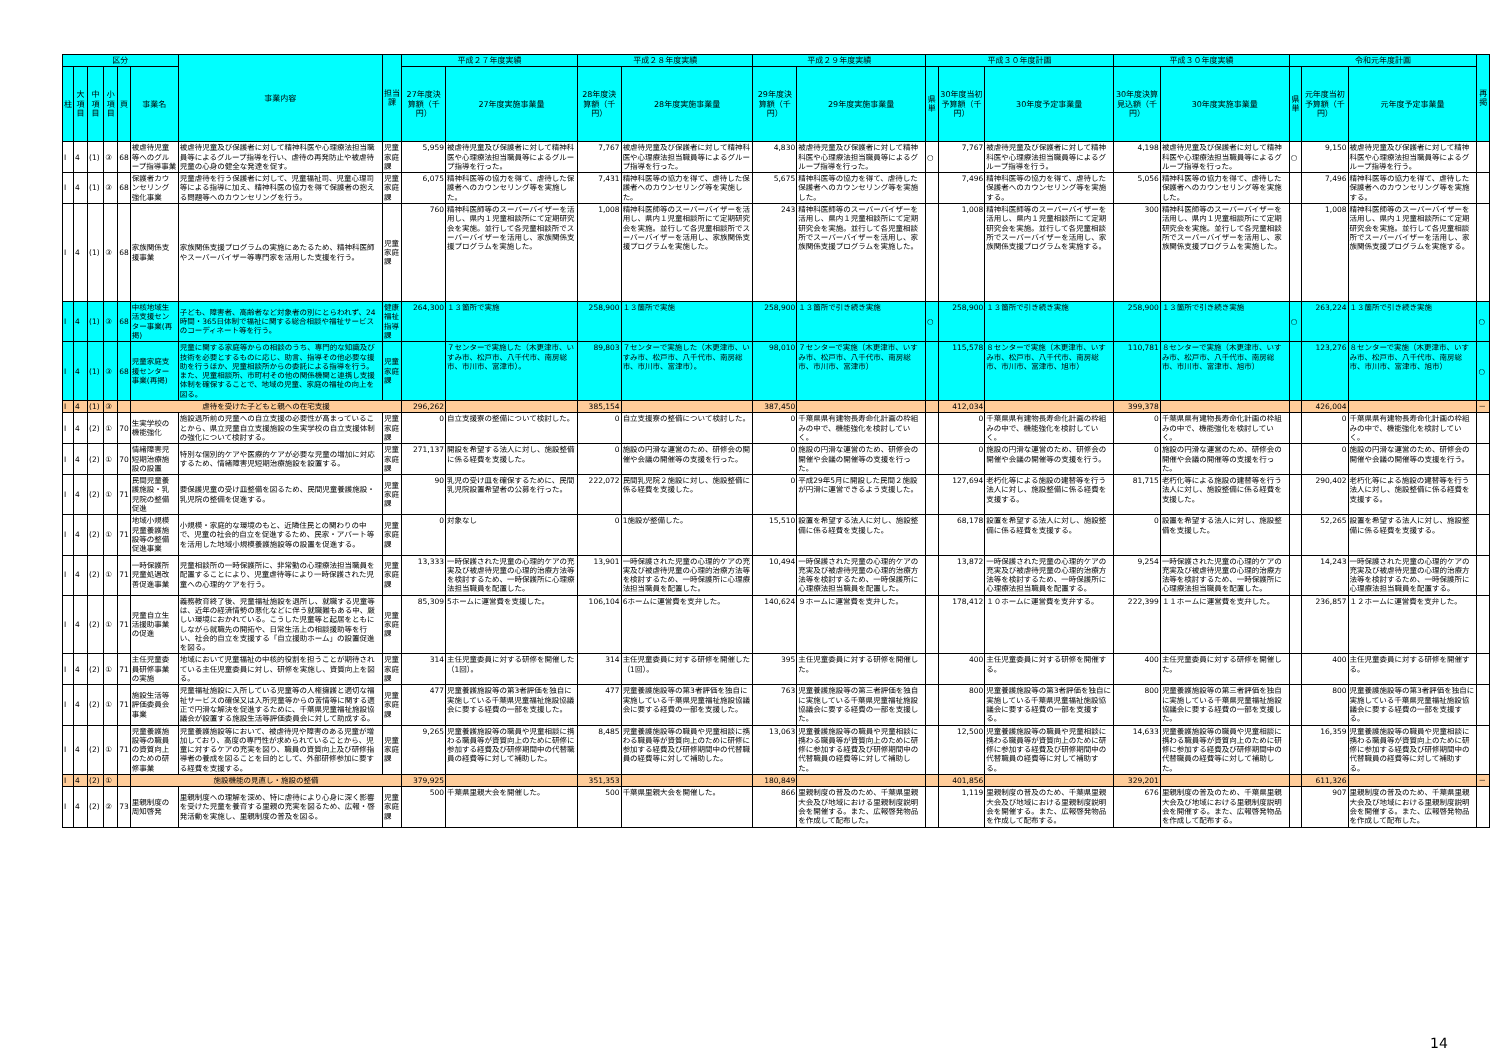| 区分 | | | | | | 事業内容 | 担当課 | 平成２７年度実績 | | 平成２８年度実績 | | 平成２９年度実績 | | 平成３０年度計画 | | | 平成３０年度実績 | | 令和元年度計画 | | | 再掲 |
| --- | --- | --- | --- | --- | --- | --- | --- | --- | --- | --- | --- | --- | --- | --- | --- | --- | --- | --- | --- | --- | --- | --- |
| 柱 | 大項目 | 中項目 | 小項目 | 頁 | 事業名 | | | 27年度決算額（千円） | 27年度実施事業量 | 28年度決算額（千円） | 28年度実施事業量 | 29年度決算額（千円） | 29年度実施事業量 | 県単 | 30年度当初予算額（千円） | 30年度予定事業量 | 30年度決算見込額（千円） | 30年度実施事業量 | 県単 | 元年度当初予算額（千円） | 元年度予定事業量 | |
| I | 4 | (1) | ③ | 68 | 被虐待児童等へのグループ指導事業 | 被虐待児童及び保護者に対して精神科医や心理療法担当職員等によるグループ指導を行い、虐待の再発防止や被虐待児童の心身の健全な発達を促す。 | 児童家庭課 | 5,959 | 被虐待児童及び保護者に対して精神科医や心理療法担当職員等によるグループ指導を行った。 | 7,767 | 被虐待児童及び保護者に対して精神科医や心理療法担当職員等によるグループ指導を行った。 | 4,830 | 被虐待児童及び保護者に対して精神科医や心理療法担当職員等によるグループ指導を行った。 | ○ | 7,767 | 被虐待児童及び保護者に対して精神科医や心理療法担当職員等によるグループ指導を行う。 | 4,198 | 被虐待児童及び保護者に対して精神科医や心理療法担当職員等によるグループ指導を行った。 | ○ | 9,150 | 被虐待児童及び保護者に対して精神科医や心理療法担当職員等によるグループ指導を行う。 | |
| I | 4 | (1) | ③ | 68 | 保護者カウンセリング強化事業 | 児童虐待を行う保護者に対して、児童福祉司、児童心理司等による指導に加え、精神科医の協力を得て保護者の抱える問題等へのカウンセリングを行う。 | 児童家庭課 | 6,075 | 精神科医等の協力を得て、虐待した保護者へのカウンセリング等を実施した。 | 7,431 | 精神科医等の協力を得て、虐待した保護者へのカウンセリング等を実施した。 | 5,675 | 精神科医等の協力を得て、虐待した保護者へのカウンセリング等を実施した。 | | 7,496 | 精神科医等の協力を得て、虐待した保護者へのカウンセリング等を実施する。 | 5,056 | 精神科医等の協力を得て、虐待した保護者へのカウンセリング等を実施した。 | | 7,496 | 精神科医等の協力を得て、虐待した保護者へのカウンセリング等を実施する。 | |
| I | 4 | (1) | ③ | 68 | 家族関係支援事業 | 家族関係支援プログラムの実施にあたるため、精神科医師やスーパーバイザー等専門家を活用した支援を行う。 | 児童家庭課 | 760 | 精神科医師等のスーパーバイザーを活用し、県内１児童相談所にて定期研究会を実施。並行して各児童相談所でスーパーバイザーを活用し、家族関係支援プログラムを実施した。 | 1,008 | 精神科医師等のスーパーバイザーを活用し、県内１児童相談所にて定期研究会を実施。並行して各児童相談所でスーパーバイザーを活用し、家族関係支援プログラムを実施した。 | 243 | 精神科医師等のスーパーバイザーを活用し、県内１児童相談所にて定期研究会を実施。並行して各児童相談所でスーパーバイザーを活用し、家族関係支援プログラムを実施した。 | | 1,008 | 精神科医師等のスーパーバイザーを活用し、県内１児童相談所にて定期研究会を実施。並行して各児童相談所でスーパーバイザーを活用し、家族関係支援プログラムを実施する。 | 300 | 精神科医師等のスーパーバイザーを活用し、県内１児童相談所にて定期研究会を実施。並行して各児童相談所でスーパーバイザーを活用し、家族関係支援プログラムを実施した。 | | 1,008 | 精神科医師等のスーパーバイザーを活用し、県内１児童相談所にて定期研究会を実施。並行して各児童相談所でスーパーバイザーを活用し、家族関係支援プログラムを実施する。 | |
| I | 4 | (1) | ③ | 68 | 中核地域生活支援センター事業(再掲) | 子ども、障害者、高齢者など対象者の別にとらわれず、24時間・365日体制で福祉に関する総合相談や福祉サービスのコーディネート等を行う。 | 健康福祉指導課 | 264,300 | １３箇所で実施 | 258,900 | １３箇所で実施 | 258,900 | １３箇所で引き続き実施 | ○ | 258,900 | １３箇所で引き続き実施 | 258,900 | １３箇所で引き続き実施 | ○ | 263,224 | １３箇所で引き続き実施 | ○ |
| I | 4 | (1) | ③ | 68 | 児童家庭支援センター事業(再掲) | 児童に関する家庭等からの相談のうち、専門的な知識及び技術を必要とするものに応じ、助言、指導その他必要な援助を行うほか、児童相談所からの委託による指導を行う。また、児童相談所、市町村その他の関係機関と連携し支援体制を確保することで、地域の児童、家庭の福祉の向上を図る。 | 児童家庭課 | | ７センターで実施した（木更津市、いすみ市、松戸市、八千代市、南房総市、市川市、富津市）。 | 89,803 | ７センターで実施した（木更津市、いすみ市、松戸市、八千代市、南房総市、市川市、富津市）。 | 98,010 | ７センターで実施（木更津市、いすみ市、松戸市、八千代市、南房総市、市川市、富津市） | | 115,578 | ８センターで実施（木更津市、いすみ市、松戸市、八千代市、南房総市、市川市、富津市、旭市） | 110,781 | ８センターで実施（木更津市、いすみ市、松戸市、八千代市、南房総市、市川市、富津市、旭市） | | 123,276 | ８センターで実施（木更津市、いすみ市、松戸市、八千代市、南房総市、市川市、富津市、旭市） | ○ |
| I | 4 | (1) | ③ | | 虐待を受けた子どもと親への在宅支援 | | | 296,262 | | 385,154 | | 387,450 | | | 412,034 | | 399,378 | | | 426,004 | | － |
| I | 4 | (2) | ① | 70 | 生実学校の機能強化 | 施設退所前の児童への自立支援の必要性が高まっていることから、県立児童自立支援施設の生実学校の自立支援体制の強化について検討する。 | 児童家庭課 | 0 | 自立支援寮の整備について検討した。 | 0 | 自立支援寮の整備について検討した。 | 0 | 千葉県県有建物長寿命化計画の枠組みの中で、機能強化を検討していく。 | | 0 | 千葉県県有建物長寿命化計画の枠組みの中で、機能強化を検討していく。 | 0 | 千葉県県有建物長寿命化計画の枠組みの中で、機能強化を検討していく。 | | 0 | 千葉県県有建物長寿命化計画の枠組みの中で、機能強化を検討していく。 | |
| I | 4 | (2) | ① | 70 | 情緒障害児短期治療施設の設置 | 特別な個別的ケアや医療的ケアが必要な児童の増加に対応するため、情緒障害児短期治療施設を設置する。 | 児童家庭課 | 271,137 | 開設を希望する法人に対し、施設整備に係る経費を支援した。 | 0 | 施設の円滑な運営のため、研修会の開催や会議の開催等の支援を行った。 | 0 | 施設の円滑な運営のため、研修会の開催や会議の開催等の支援を行った。 | | 0 | 施設の円滑な運営のため、研修会の開催や会議の開催等の支援を行う。 | 0 | 施設の円滑な運営のため、研修会の開催や会議の開催等の支援を行った。 | | 0 | 施設の円滑な運営のため、研修会の開催や会議の開催等の支援を行う。 | |
| I | 4 | (2) | ① | 71 | 民間児童養護施設・乳児院の整備促進 | 要保護児童の受け皿整備を図るため、民間児童養護施設・乳児院の整備を促進する。 | 児童家庭課 | 90 | 乳児の受け皿を確保するために、民間乳児院設置希望者の公募を行った。 | 222,072 | 民間乳児院２施設に対し、施設整備に係る経費を支援した。 | 0 | 平成29年5月に開設した民間２施設が円滑に運営できるよう支援した。 | | 127,694 | 老朽化等による施設の建替等を行う法人に対し、施設整備に係る経費を支援する。 | 81,715 | 老朽化等による施設の建替等を行う法人に対し、施設整備に係る経費を支援した。 | | 290,402 | 老朽化等による施設の建替等を行う法人に対し、施設整備に係る経費を支援する。 | |
| I | 4 | (2) | ① | 71 | 地域小規模児童養護施設等の整備促進事業 | 小規模・家庭的な環境のもと、近隣住民との関わりの中で、児童の社会的自立を促進するため、民家・アパート等を活用した地域小規模養護施設等の設置を促進する。 | 児童家庭課 | 0 | 対象なし | 0 | 1施設が整備した。 | 15,510 | 設置を希望する法人に対し、施設整備に係る経費を支援した。 | | 68,178 | 設置を希望する法人に対し、施設整備に係る経費を支援する。 | 0 | 設置を希望する法人に対し、施設整備を支援した。 | | 52,265 | 設置を希望する法人に対し、施設整備に係る経費を支援する。 | |
| I | 4 | (2) | ① | 71 | 一時保護所児童処遇改善促進事業 | 児童相談所の一時保護所に、非常勤の心理療法担当職員を配置することにより、児童虐待等により一時保護された児童への心理的ケアを行う。 | 児童家庭課 | 13,333 | 一時保護された児童の心理的ケアの充実及び被虐待児童の心理的治療方法等を検討するため、一時保護所に心理療法担当職員を配置した。 | 13,901 | 一時保護された児童の心理的ケアの充実及び被虐待児童の心理的治療方法等を検討するため、一時保護所に心理療法担当職員を配置した。 | 10,494 | 一時保護された児童の心理的ケアの充実及び被虐待児童の心理的治療方法等を検討するため、一時保護所に心理療法担当職員を配置した。 | | 13,872 | 一時保護された児童の心理的ケアの充実及び被虐待児童の心理的治療方法等を検討するため、一時保護所に心理療法担当職員を配置する。 | 9,254 | 一時保護された児童の心理的ケアの充実及び被虐待児童の心理的治療方法等を検討するため、一時保護所に心理療法担当職員を配置した。 | | 14,243 | 一時保護された児童の心理的ケアの充実及び被虐待児童の心理的治療方法等を検討するため、一時保護所に心理療法担当職員を配置する。 | |
| I | 4 | (2) | ① | 71 | 児童自立生活援助事業の促進 | 義務教育終了後、児童福祉施設を退所し、就職する児童等は、近年の経済情勢の悪化などに伴う就職難もある中、厳しい環境におかれている。こうした児童等と起居をともにしながら就職先の開拓や、日常生活上の相談援助等を行い、社会的自立を支援する「自立援助ホーム」の設置促進を図る。 | 児童家庭課 | 85,309 | 5ホームに運営費を支援した。 | 106,104 | 6ホームに運営費を支弁した。 | 140,624 | ９ホームに運営費を支弁した。 | | 178,412 | １０ホームに運営費を支弁する。 | 222,399 | １１ホームに運営費を支弁した。 | | 236,857 | １２ホームに運営費を支弁した。 | |
| I | 4 | (2) | ① | 71 | 主任児童委員研修事業の実施 | 地域において児童福祉の中核的役割を担うことが期待されている主任児童委員に対し、研修を実施し、資質向上を図る。 | 児童家庭課 | 314 | 主任児童委員に対する研修を開催した（1回）。 | 314 | 主任児童委員に対する研修を開催した（1回）。 | 395 | 主任児童委員に対する研修を開催した。 | | 400 | 主任児童委員に対する研修を開催する。 | 400 | 主任児童委員に対する研修を開催した。 | | 400 | 主任児童委員に対する研修を開催する。 | |
| I | 4 | (2) | ① | 71 | 施設生活等評価委員会事業 | 児童福祉施設に入所している児童等の人権擁護と適切な福祉サービスの確保又は入所児童等からの苦情等に関する適正で円滑な解決を促進するために、千葉県児童福祉施設協議会が設置する施設生活等評価委員会に対して助成する。 | 児童家庭課 | 477 | 児童養護施設等の第3者評価を独自に実施している千葉県児童福祉施設協議会に要する経費の一部を支援した。 | 477 | 児童養護施設等の第3者評価を独自に実施している千葉県児童福祉施設協議会に要する経費の一部を支援した。 | 763 | 児童養護施設等の第三者評価を独自に実施している千葉県児童福祉施設協議会に要する経費の一部を支援した。 | | 800 | 児童養護施設等の第3者評価を独自に実施している千葉県児童福祉施設協議会に要する経費の一部を支援する。 | 800 | 児童養護施設等の第三者評価を独自に実施している千葉県児童福祉施設協議会に要する経費の一部を支援した。 | | 800 | 児童養護施設等の第3者評価を独自に実施している千葉県児童福祉施設協議会に要する経費の一部を支援する。 | |
| I | 4 | (2) | ① | 71 | 児童養護施設等の職員の資質向上のための研修事業 | 児童養護施設等において、被虐待児や障害のある児童が増加しており、高度の専門性が求められていることから、児童に対するケアの充実を図り、職員の資質向上及び研修指導者の養成を図ることを目的として、外部研修参加に要する経費を支援する。 | 児童家庭課 | 9,265 | 児童養護施設等の職員や児童相談に携わる職員等が資質向上のために研修に参加する経費及び研修期間中の代替職員の経費等に対して補助した。 | 8,485 | 児童養護施設等の職員や児童相談に携わる職員等が資質向上のために研修に参加する経費及び研修期間中の代替職員の経費等に対して補助した。 | 13,063 | 児童養護施設等の職員や児童相談に携わる職員等が資質向上のために研修に参加する経費及び研修期間中の代替職員の経費等に対して補助した。 | | 12,500 | 児童養護施設等の職員や児童相談に携わる職員等が資質向上のために研修に参加する経費及び研修期間中の代替職員の経費等に対して補助する。 | 14,633 | 児童養護施設等の職員や児童相談に携わる職員等が資質向上のために研修に参加する経費及び研修期間中の代替職員の経費等に対して補助した。 | | 16,359 | 児童養護施設等の職員や児童相談に携わる職員等が資質向上のために研修に参加する経費及び研修期間中の代替職員の経費等に対して補助する。 | |
| I | 4 | (2) | ① | | 施設機能の見直し・施設の整備 | | | 379,925 | | 351,353 | | 180,849 | | | 401,856 | | 329,201 | | | 611,326 | | － |
| I | 4 | (2) | ② | 73 | 里親制度の周知啓発 | 里親制度への理解を深め、特に虐待により心身に深く影響を受けた児童を養育する里親の充実を図るため、広報・啓発活動を実施し、里親制度の普及を図る。 | 児童家庭課 | 500 | 千葉県里親大会を開催した。 | 500 | 千葉県里親大会を開催した。 | 866 | 里親制度の普及のため、千葉県里親大会及び地域における里親制度説明会を開催する。また、広報啓発物品を作成して配布した。 | | 1,119 | 里親制度の普及のため、千葉県里親大会及び地域における里親制度説明会を開催する。また、広報啓発物品を作成して配布する。 | 676 | 里親制度の普及のため、千葉県里親大会及び地域における里親制度説明会を開催する。また、広報啓発物品を作成して配布する。 | | 907 | 里親制度の普及のため、千葉県里親大会及び地域における里親制度説明会を開催する。また、広報啓発物品を作成して配布した。 | |
14